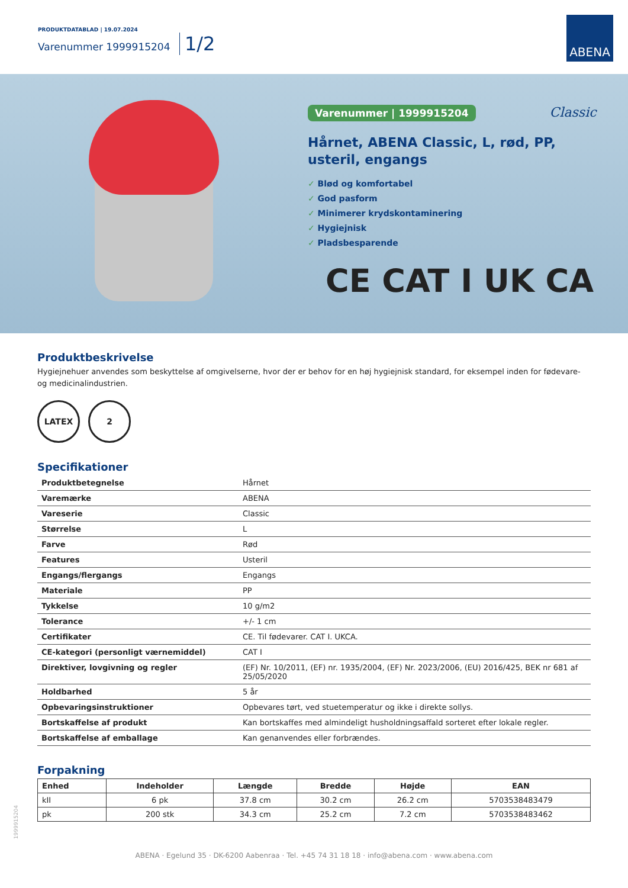PRODUKTDATABLAD | 19.07.2024
Varenummer 1999915204 1/2
ABENA
Varenummer | 1999915204 Classic
Hårnet, ABENA Classic, L, rød, PP,
usteril, engangs
✓ Blød og komfortabel
✓ God pasform
✓ Minimerer krydskontaminering
✓ Hygiejnisk
✓ Pladsbesparende
CE CAT I UK CA
Produktbeskrivelse
Hygiejnehuer anvendes som beskyttelse af omgivelserne, hvor der er behov for en høj hygiejnisk standard, for eksempel inden for fødevare- og medicinalindustrien.
LATEX 2
Specifikationer
| Produktbetegnelse | Hårnet |
| Varemærke | ABENA |
| Vareserie | Classic |
| Størrelse | L |
| Farve | Rød |
| Features | Usteril |
| Engangs/flergangs | Engangs |
| Materiale | PP |
| Tykkelse | 10 g/m2 |
| Tolerance | +/- 1 cm |
| Certifikater | CE. Til fødevarer. CAT I. UKCA. |
| CE-kategori (personligt værnemiddel) | CAT I |
| Direktiver, lovgivning og regler | (EF) Nr. 10/2011, (EF) nr. 1935/2004, (EF) Nr. 2023/2006, (EU) 2016/425, BEK nr 681 af 25/05/2020 |
| Holdbarhed | 5 år |
| Opbevaringsinstruktioner | Opbevares tørt, ved stuetemperatur og ikke i direkte sollys. |
| Bortskaffelse af produkt | Kan bortskaffes med almindeligt husholdningsaffald sorteret efter lokale regler. |
| Bortskaffelse af emballage | Kan genanvendes eller forbrændes. |
Forpakning
| Enhed | Indeholder | Længde | Bredde | Højde | EAN |
| --- | --- | --- | --- | --- | --- |
| kII | 6 pk | 37.8 cm | 30.2 cm | 26.2 cm | 5703538483479 |
| pk | 200 stk | 34.3 cm | 25.2 cm | 7.2 cm | 5703538483462 |
1999915204
ABENA · Egelund 35 · DK-6200 Aabenraa · Tel. +45 74 31 18 18 · info@abena.com · www.abena.com